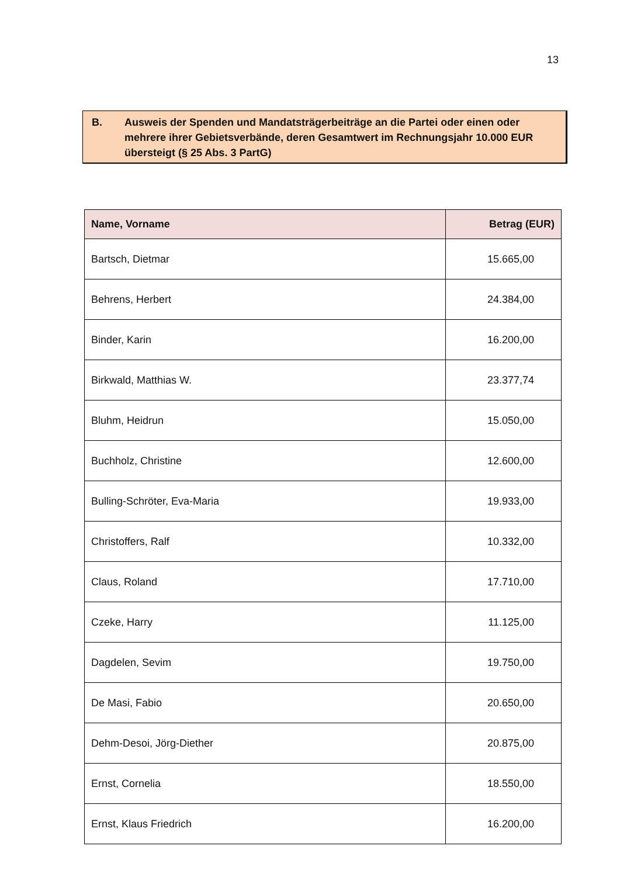13
B. Ausweis der Spenden und Mandatsträgerbeiträge an die Partei oder einen oder mehrere ihrer Gebietsverbände, deren Gesamtwert im Rechnungsjahr 10.000 EUR übersteigt (§ 25 Abs. 3 PartG)
| Name, Vorname | Betrag (EUR) |
| --- | --- |
| Bartsch, Dietmar | 15.665,00 |
| Behrens, Herbert | 24.384,00 |
| Binder, Karin | 16.200,00 |
| Birkwald, Matthias W. | 23.377,74 |
| Bluhm, Heidrun | 15.050,00 |
| Buchholz, Christine | 12.600,00 |
| Bulling-Schröter, Eva-Maria | 19.933,00 |
| Christoffers, Ralf | 10.332,00 |
| Claus, Roland | 17.710,00 |
| Czeke, Harry | 11.125,00 |
| Dagdelen, Sevim | 19.750,00 |
| De Masi, Fabio | 20.650,00 |
| Dehm-Desoi, Jörg-Diether | 20.875,00 |
| Ernst, Cornelia | 18.550,00 |
| Ernst, Klaus Friedrich | 16.200,00 |